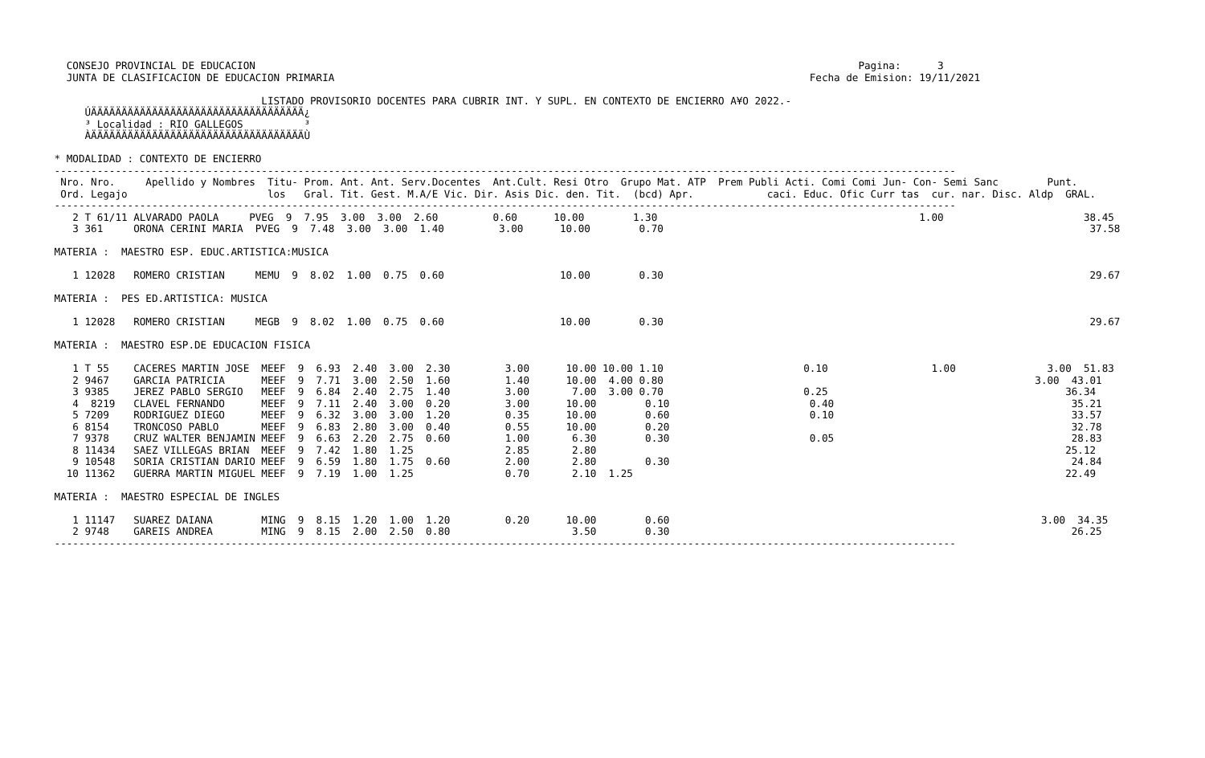CONSEJO PROVINCIAL DE EDUCACION                                                                                                   Pagina:      3
   JUNTA DE CLASIFICACION DE EDUCACION PRIMARIA                                                                              Fecha de Emision: 19/11/2021

                                   LISTADO PROVISORIO DOCENTES PARA CUBRIR INT. Y SUPL. EN CONTEXTO DE ENCIERRO A¥O 2022.-
      ÚÄÄÄÄÄÄÄÄÄÄÄÄÄÄÄÄÄÄÄÄÄÄÄÄÄÄÄÄÄÄÄÄÄÄÄ¿
      ³ Localidad : RIO GALLEGOS          ³
      ÀÄÄÄÄÄÄÄÄÄÄÄÄÄÄÄÄÄÄÄÄÄÄÄÄÄÄÄÄÄÄÄÄÄÄÄÙ

 * MODALIDAD : CONTEXTO DE ENCIERRO
 ----------------------------------------------------------------------------------------------------------------------------------------------------
  Nro. Nro.     Apellido y Nombres  Titu- Prom. Ant. Ant. Serv.Docentes  Ant.Cult. Resi Otro  Grupo Mat. ATP  Prem Publi Acti. Comi Comi Jun- Con- Semi Sanc        Punt.
  Ord. Legajo                       los   Gral. Tit. Gest. M.A/E Vic. Dir. Asis Dic. den. Tit.  (bcd) Apr.            caci. Educ. Ofic Curr tas  cur. nar. Disc. Aldp  GRAL.
 ----------------------------------------------------------------------------------------------------------------------------------------------------
    2 T 61/11 ALVARADO PAOLA     PVEG  9  7.95  3.00  3.00  2.60         0.60      10.00        1.30                                           1.00                       38.45
    3 361     ORONA CERINI MARIA  PVEG  9  7.48  3.00  3.00  1.40         3.00      10.00        0.70                                                                      37.58

 MATERIA :  MAESTRO ESP. EDUC.ARTISTICA:MUSICA

    1 12028   ROMERO CRISTIAN     MEMU  9  8.02  1.00  0.75  0.60                   10.00        0.30                                                                      29.67

 MATERIA :  PES ED.ARTISTICA: MUSICA

    1 12028   ROMERO CRISTIAN     MEGB  9  8.02  1.00  0.75  0.60                   10.00        0.30                                                                      29.67

 MATERIA :  MAESTRO ESP.DE EDUCACION FISICA

    1 T 55    CACERES MARTIN JOSE  MEEF  9  6.93  2.40  3.00  2.30         3.00      10.00 10.00 1.10                       0.10                 1.00               3.00  51.83
    2 9467    GARCIA PATRICIA      MEEF  9  7.71  3.00  2.50  1.60         1.40      10.00  4.00 0.80                                                             3.00  43.01
    3 9385    JEREZ PABLO SERGIO   MEEF  9  6.84  2.40  2.75  1.40         3.00       7.00  3.00 0.70                       0.25                                       36.34
    4  8219   CLAVEL FERNANDO      MEEF  9  7.11  2.40  3.00  0.20         3.00      10.00        0.10                       0.40                                       35.21
    5 7209    RODRIGUEZ DIEGO      MEEF  9  6.32  3.00  3.00  1.20         0.35      10.00        0.60                       0.10                                       33.57
    6 8154    TRONCOSO PABLO       MEEF  9  6.83  2.80  3.00  0.40         0.55      10.00        0.20                                                                  32.78
    7 9378    CRUZ WALTER BENJAMIN MEEF  9  6.63  2.20  2.75  0.60         1.00       6.30        0.30                       0.05                                       28.83
    8 11434   SAEZ VILLEGAS BRIAN  MEEF  9  7.42  1.80  1.25               2.85       2.80                                                                             25.12
    9 10548   SORIA CRISTIAN DARIO MEEF  9  6.59  1.80  1.75  0.60         2.00       2.80        0.30                                                                  24.84
   10 11362   GUERRA MARTIN MIGUEL MEEF  9  7.19  1.00  1.25               0.70       2.10  1.25                                                                       22.49

 MATERIA :  MAESTRO ESPECIAL DE INGLES

    1 11147   SUAREZ DAIANA        MING  9  8.15  1.20  1.00  1.20         0.20      10.00        0.60                                                             3.00  34.35
    2 9748    GAREIS ANDREA        MING  9  8.15  2.00  2.50  0.80                    3.50        0.30                                                                  26.25
 ----------------------------------------------------------------------------------------------------------------------------------------------------